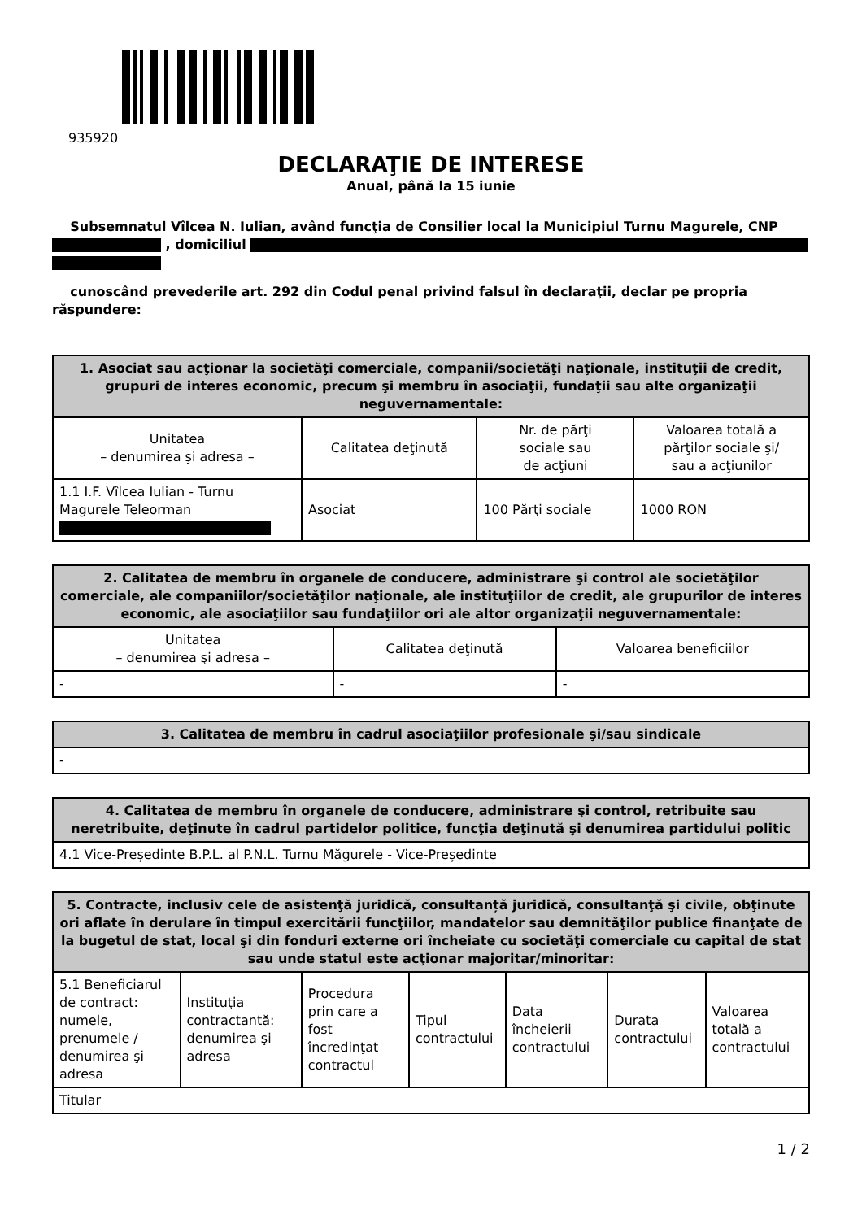935920
DECLARAŢIE DE INTERESE
Anual, până la 15 iunie
Subsemnatul Vîlcea N. Iulian, având funcţia de Consilier local la Municipiul Turnu Magurele, CNP , domiciliul
cunoscând prevederile art. 292 din Codul penal privind falsul în declaraţii, declar pe propria răspundere:
| 1. Asociat sau acţionar la societăţi comerciale, companii/societăţi naţionale, instituţii de credit, grupuri de interes economic, precum şi membru în asociaţii, fundaţii sau alte organizaţii neguvernamentale: | | | |
| --- | --- | --- | --- |
| Unitatea – denumirea şi adresa – | Calitatea deţinută | Nr. de părţi sociale sau de acţiuni | Valoarea totală a părţilor sociale şi/ sau a acţiunilor |
| 1.1 I.F. Vîlcea Iulian - Turnu Magurele Teleorman | Asociat | 100 Părţi sociale | 1000 RON |
| 2. Calitatea de membru în organele de conducere, administrare şi control ale societăţilor comerciale, ale companiilor/societăţilor naţionale, ale instituţiilor de credit, ale grupurilor de interes economic, ale asociaţiilor sau fundaţiilor ori ale altor organizaţii neguvernamentale: | | |
| --- | --- | --- |
| Unitatea – denumirea şi adresa – | Calitatea deţinută | Valoarea beneficiilor |
| - | - | - |
| 3. Calitatea de membru în cadrul asociaţiilor profesionale şi/sau sindicale |
| --- |
| - |
| 4. Calitatea de membru în organele de conducere, administrare şi control, retribuite sau neretribuite, deţinute în cadrul partidelor politice, funcţia deţinută şi denumirea partidului politic |
| --- |
| 4.1 Vice-Președinte B.P.L. al P.N.L. Turnu Măgurele - Vice-Președinte |
| 5. Contracte, inclusiv cele de asistenţă juridică, consultanță juridică, consultanţă şi civile, obţinute ori aflate în derulare în timpul exercitării funcţiilor, mandatelor sau demnităţilor publice finanţate de la bugetul de stat, local şi din fonduri externe ori încheiate cu societăţi comerciale cu capital de stat sau unde statul este acţionar majoritar/minoritar: | | | | | | |
| --- | --- | --- | --- | --- | --- | --- |
| 5.1 Beneficiarul de contract: numele, prenumele / denumirea şi adresa | Instituţia contractantă: denumirea şi adresa | Procedura prin care a fost încredinţat contractul | Tipul contractului | Data încheierii contractului | Durata contractului | Valoarea totală a contractului |
| Titular | | | | | | |
1 / 2